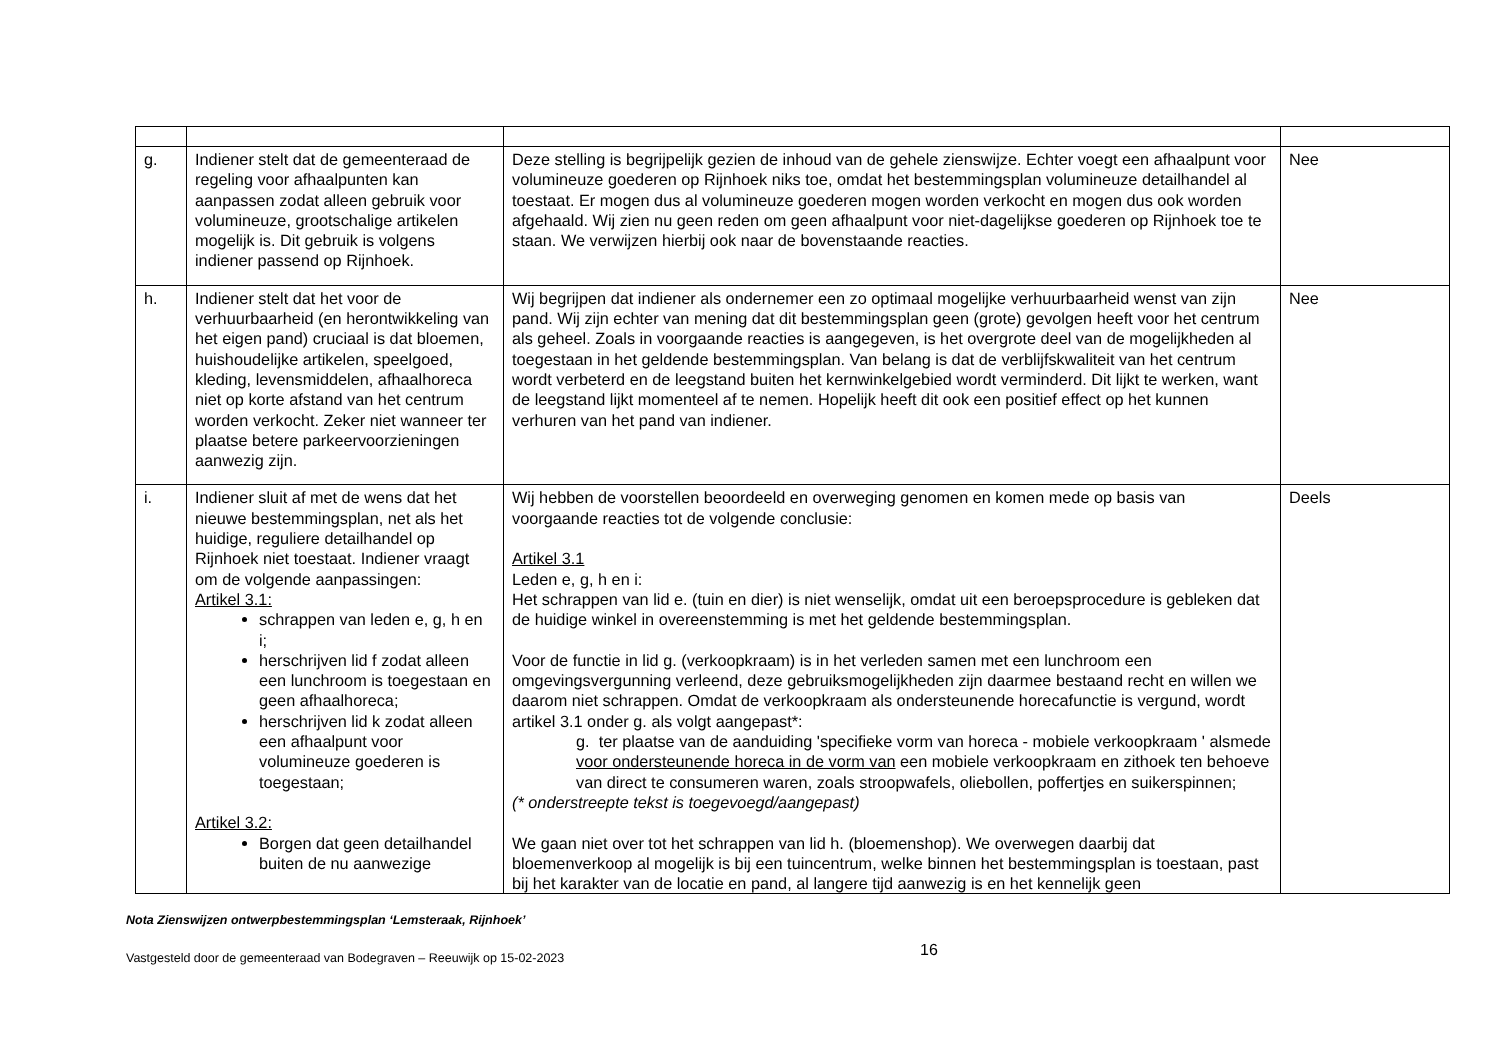| g. | Indiener stelt dat de gemeenteraad de regeling voor afhaalpunten kan aanpassen zodat alleen gebruik voor volumineuze, grootschalige artikelen mogelijk is. Dit gebruik is volgens indiener passend op Rijnhoek. | Deze stelling is begrijpelijk gezien de inhoud van de gehele zienswijze. Echter voegt een afhaalpunt voor volumineuze goederen op Rijnhoek niks toe, omdat het bestemmingsplan volumineuze detailhandel al toestaat. Er mogen dus al volumineuze goederen mogen worden verkocht en mogen dus ook worden afgehaald. Wij zien nu geen reden om geen afhaalpunt voor niet-dagelijkse goederen op Rijnhoek toe te staan. We verwijzen hierbij ook naar de bovenstaande reacties. | Nee |
| h. | Indiener stelt dat het voor de verhuurbaarheid (en herontwikkeling van het eigen pand) cruciaal is dat bloemen, huishoudelijke artikelen, speelgoed, kleding, levensmiddelen, afhaalhoreca niet op korte afstand van het centrum worden verkocht. Zeker niet wanneer ter plaatse betere parkeervoorzieningen aanwezig zijn. | Wij begrijpen dat indiener als ondernemer een zo optimaal mogelijke verhuurbaarheid wenst van zijn pand. Wij zijn echter van mening dat dit bestemmingsplan geen (grote) gevolgen heeft voor het centrum als geheel. Zoals in voorgaande reacties is aangegeven, is het overgrote deel van de mogelijkheden al toegestaan in het geldende bestemmingsplan. Van belang is dat de verblijfskwaliteit van het centrum wordt verbeterd en de leegstand buiten het kernwinkelgebied wordt verminderd. Dit lijkt te werken, want de leegstand lijkt momenteel af te nemen. Hopelijk heeft dit ook een positief effect op het kunnen verhuren van het pand van indiener. | Nee |
| i. | Indiener sluit af met de wens dat het nieuwe bestemmingsplan, net als het huidige, reguliere detailhandel op Rijnhoek niet toestaat. Indiener vraagt om de volgende aanpassingen: Artikel 3.1: schrappen van leden e, g, h en i; herschrijven lid f zodat alleen een lunchroom is toegestaan en geen afhaalhoreca; herschrijven lid k zodat alleen een afhaalpunt voor volumineuze goederen is toegestaan; Artikel 3.2: Borgen dat geen detailhandel buiten de nu aanwezige | Wij hebben de voorstellen beoordeeld en overweging genomen en komen mede op basis van voorgaande reacties tot de volgende conclusie: Artikel 3.1 Leden e, g, h en i: Het schrappen van lid e. (tuin en dier) is niet wenselijk, omdat uit een beroepsprocedure is gebleken dat de huidige winkel in overeenstemming is met het geldende bestemmingsplan. Voor de functie in lid g. (verkoopkraam) is in het verleden samen met een lunchroom een omgevingsvergunning verleend, deze gebruiksmogelijkheden zijn daarmee bestaand recht en willen we daarom niet schrappen. Omdat de verkoopkraam als ondersteunende horecafunctie is vergund, wordt artikel 3.1 onder g. als volgt aangepast*: g. ter plaatse van de aanduiding 'specifieke vorm van horeca - mobiele verkoopkraam ' alsmede voor ondersteunende horeca in de vorm van een mobiele verkoopkraam en zithoek ten behoeve van direct te consumeren waren, zoals stroopwafels, oliebollen, poffertjes en suikerspinnen; (* onderstreepte tekst is toegevoegd/aangepast) We gaan niet over tot het schrappen van lid h. (bloemenshop). We overwegen daarbij dat bloemenverkoop al mogelijk is bij een tuincentrum, welke binnen het bestemmingsplan is toestaan, past bij het karakter van de locatie en pand, al langere tijd aanwezig is en het kennelijk geen | Deels |
Nota Zienswijzen ontwerpbestemmingsplan ‘Lemsteraak, Rijnhoek’
Vastgesteld door de gemeenteraad van Bodegraven – Reeuwijk op 15-02-2023
16